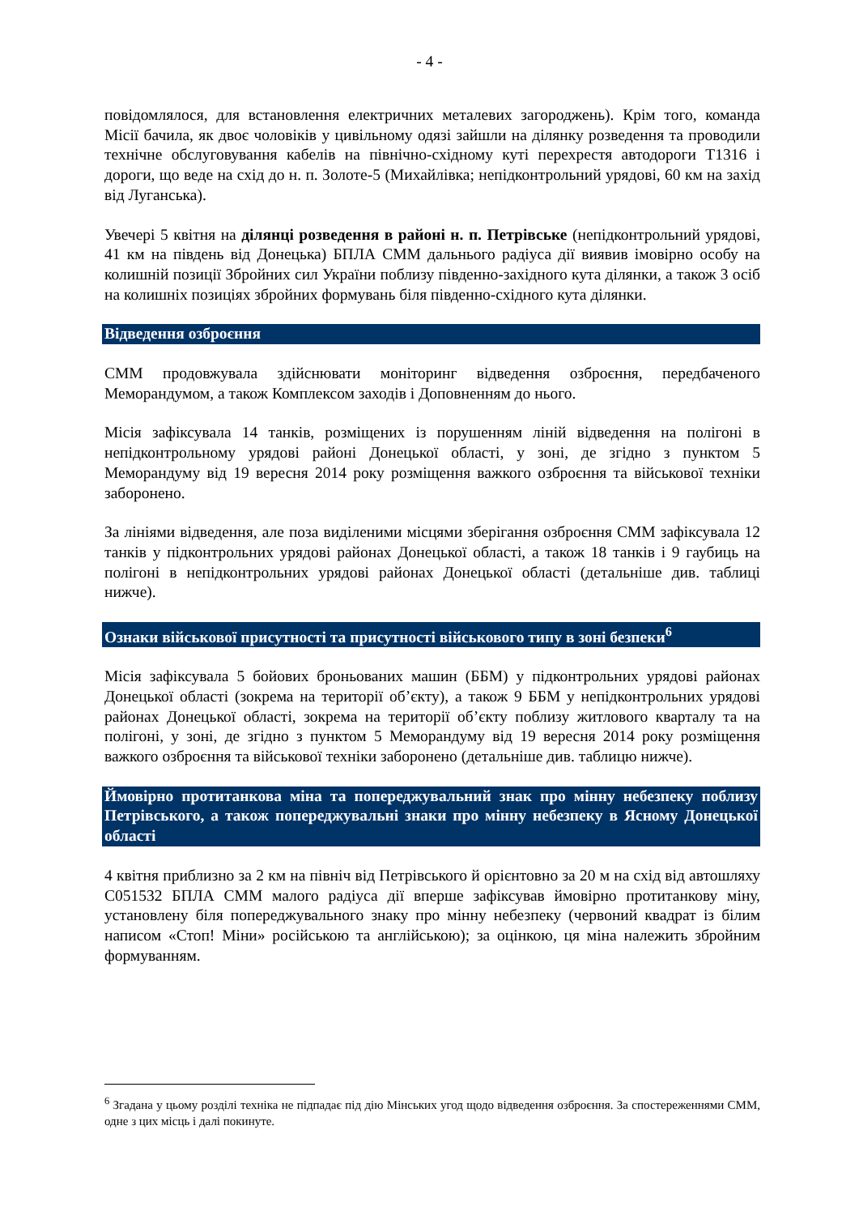- 4 -
повідомлялося, для встановлення електричних металевих загороджень). Крім того, команда Місії бачила, як двоє чоловіків у цивільному одязі зайшли на ділянку розведення та проводили технічне обслуговування кабелів на північно-східному куті перехрестя автодороги Т1316 і дороги, що веде на схід до н. п. Золоте-5 (Михайлівка; непідконтрольний урядові, 60 км на захід від Луганська).
Увечері 5 квітня на ділянці розведення в районі н. п. Петрівське (непідконтрольний урядові, 41 км на південь від Донецька) БПЛА СММ дальнього радіуса дії виявив імовірно особу на колишній позиції Збройних сил України поблизу південно-західного кута ділянки, а також 3 осіб на колишніх позиціях збройних формувань біля південно-східного кута ділянки.
Відведення озброєння
СММ продовжувала здійснювати моніторинг відведення озброєння, передбаченого Меморандумом, а також Комплексом заходів і Доповненням до нього.
Місія зафіксувала 14 танків, розміщених із порушенням ліній відведення на полігоні в непідконтрольному урядові районі Донецької області, у зоні, де згідно з пунктом 5 Меморандуму від 19 вересня 2014 року розміщення важкого озброєння та військової техніки заборонено.
За лініями відведення, але поза виділеними місцями зберігання озброєння СММ зафіксувала 12 танків у підконтрольних урядові районах Донецької області, а також 18 танків і 9 гаубиць на полігоні в непідконтрольних урядові районах Донецької області (детальніше див. таблиці нижче).
Ознаки військової присутності та присутності військового типу в зоні безпеки<sup>6</sup>
Місія зафіксувала 5 бойових броньованих машин (ББМ) у підконтрольних урядові районах Донецької області (зокрема на території об’єкту), а також 9 ББМ у непідконтрольних урядові районах Донецької області, зокрема на території об’єкту поблизу житлового кварталу та на полігоні, у зоні, де згідно з пунктом 5 Меморандуму від 19 вересня 2014 року розміщення важкого озброєння та військової техніки заборонено (детальніше див. таблицю нижче).
Ймовірно протитанкова міна та попереджувальний знак про мінну небезпеку поблизу Петрівського, а також попереджувальні знаки про мінну небезпеку в Ясному Донецької області
4 квітня приблизно за 2 км на північ від Петрівського й орієнтовно за 20 м на схід від автошляху С051532 БПЛА СММ малого радіуса дії вперше зафіксував ймовірно протитанкову міну, установлену біля попереджувального знаку про мінну небезпеку (червоний квадрат із білим написом «Стоп! Міни» російською та англійською); за оцінкою, ця міна належить збройним формуванням.
<sup>6</sup> Згадана у цьому розділі техніка не підпадає під дію Мінських угод щодо відведення озброєння. За спостереженнями СММ, одне з цих місць і далі покинуте.